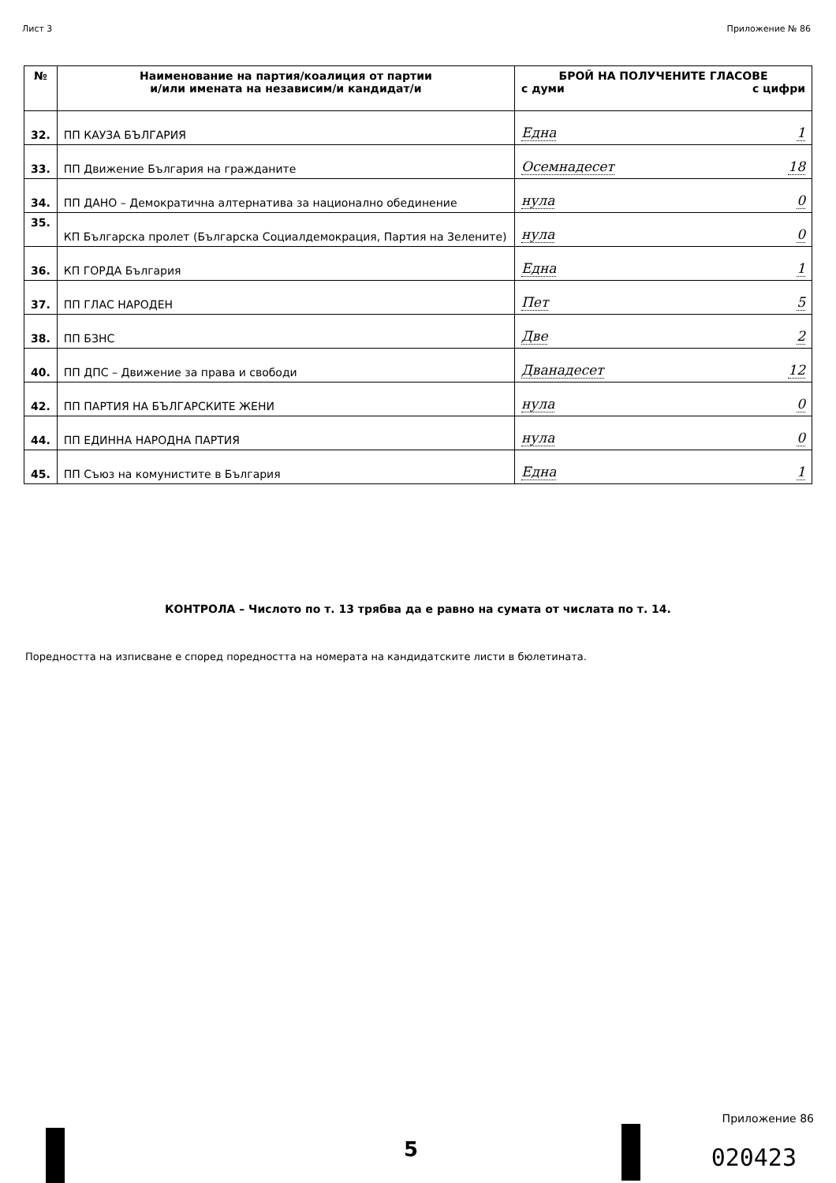Лист 3 Приложение № 86
| № | Наименование на партия/коалиция от партии и/или имената на независим/и кандидат/и | БРОЙ НА ПОЛУЧЕНИТЕ ГЛАСОВЕ с думи с цифри |
| --- | --- | --- |
| 32. | ПП КАУЗА БЪЛГАРИЯ | Една 1 |
| 33. | ПП Движение България на гражданите | Осемнадесет 18 |
| 34. | ПП ДАНО – Демократична алтернатива за национално обединение | нула 0 |
| 35. | КП Българска пролет (Българска Социалдемокрация, Партия на Зелените) | нула 0 |
| 36. | КП ГОРДА България | Една 1 |
| 37. | ПП ГЛАС НАРОДЕН | Пет 5 |
| 38. | ПП БЗНС | Две 2 |
| 40. | ПП ДПС – Движение за права и свободи | Дванадесет 12 |
| 42. | ПП ПАРТИЯ НА БЪЛГАРСКИТЕ ЖЕНИ | нула 0 |
| 44. | ПП ЕДИННА НАРОДНА ПАРТИЯ | нула 0 |
| 45. | ПП Съюз на комунистите в България | Една 1 |
КОНТРОЛА – Числото по т. 13 трябва да е равно на сумата от числата по т. 14.
Поредността на изписване е според поредността на номерата на кандидатските листи в бюлетината.
5
Приложение 86
020423